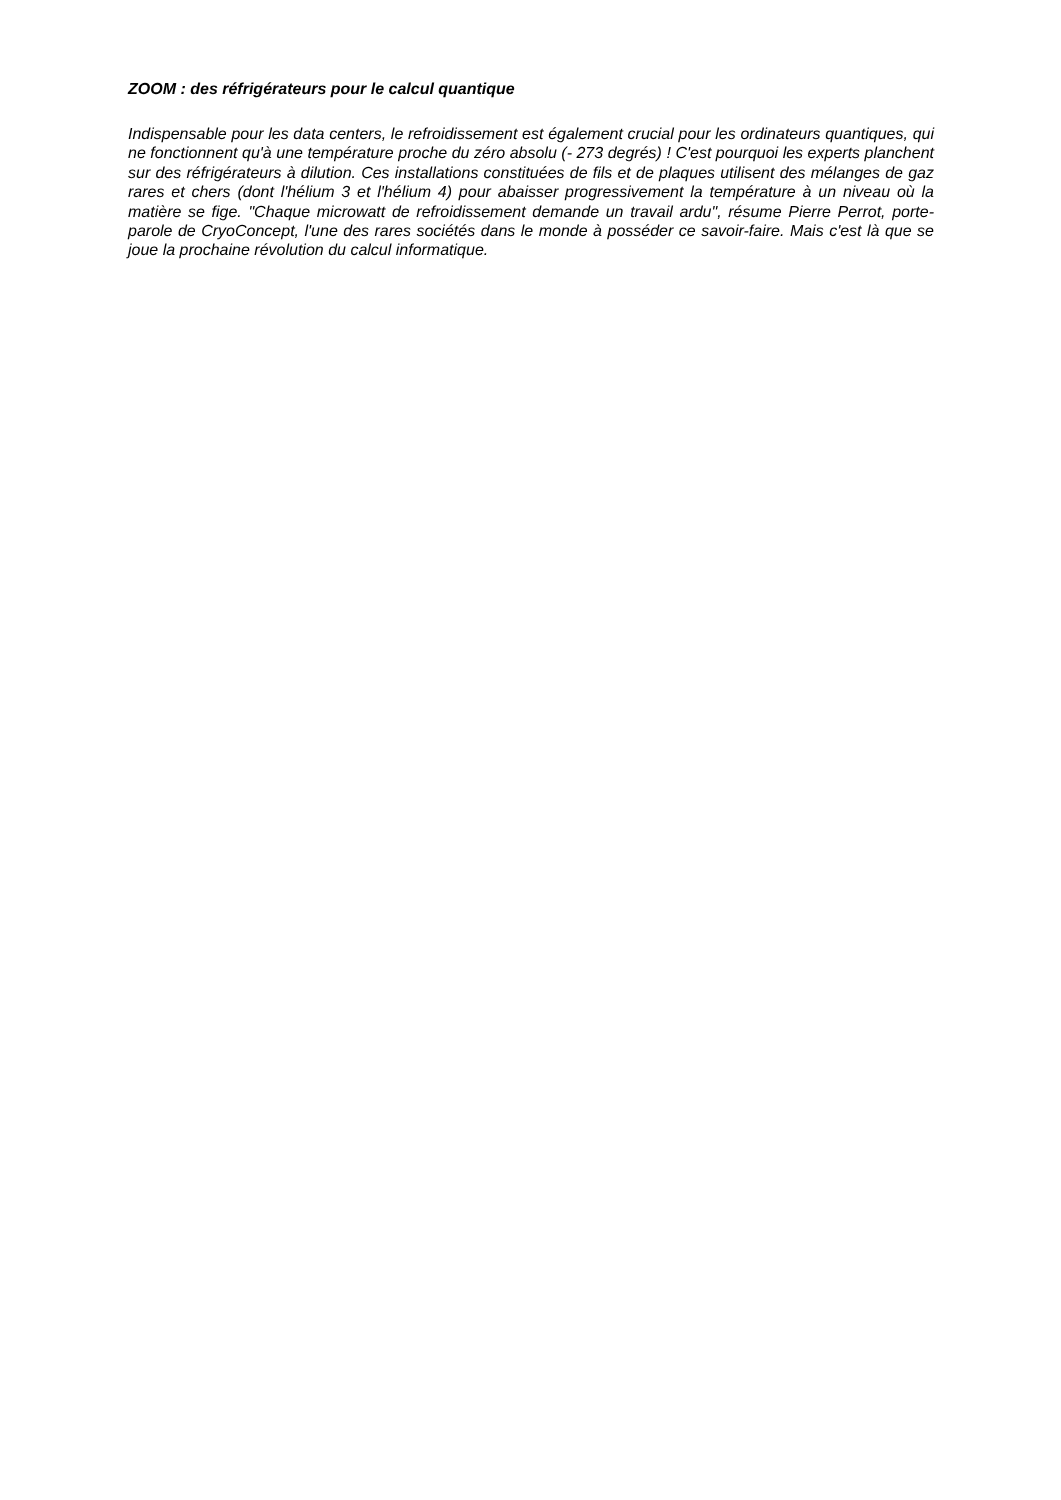ZOOM : des réfrigérateurs pour le calcul quantique
Indispensable pour les data centers, le refroidissement est également crucial pour les ordinateurs quantiques, qui ne fonctionnent qu'à une température proche du zéro absolu (- 273 degrés) ! C'est pourquoi les experts planchent sur des réfrigérateurs à dilution. Ces installations constituées de fils et de plaques utilisent des mélanges de gaz rares et chers (dont l'hélium 3 et l'hélium 4) pour abaisser progressivement la température à un niveau où la matière se fige. "Chaque microwatt de refroidissement demande un travail ardu", résume Pierre Perrot, porte-parole de CryoConcept, l'une des rares sociétés dans le monde à posséder ce savoir-faire. Mais c'est là que se joue la prochaine révolution du calcul informatique.